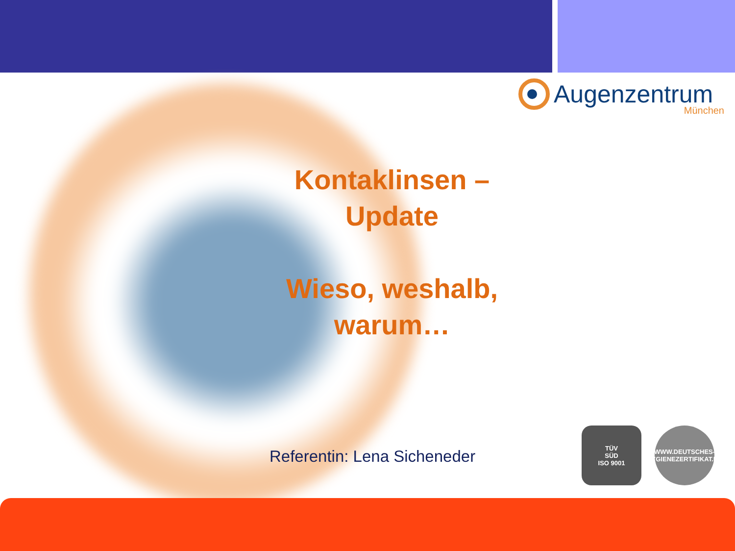Augenzentrum
München
Kontaklinsen –
Update
Wieso, weshalb, warum…
Referentin: Lena Sicheneder
TÜV
SÜD
ISO 9001
WWW.DEUTSCHES-HYGIENEZERTIFIKAT.DE